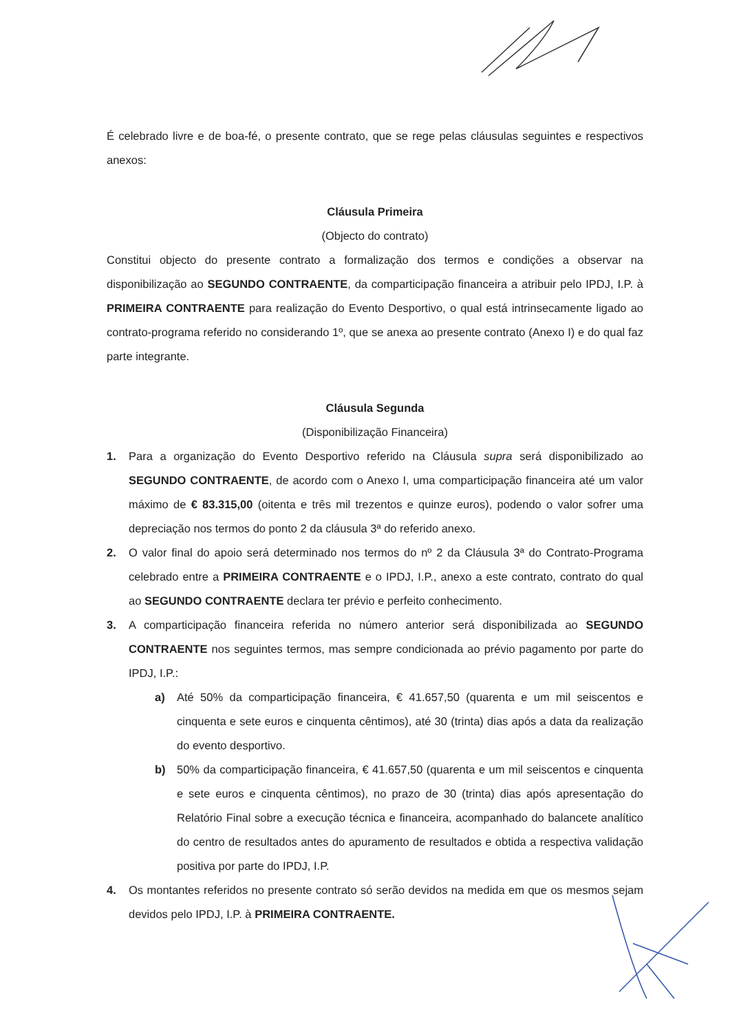É celebrado livre e de boa-fé, o presente contrato, que se rege pelas cláusulas seguintes e respectivos anexos:
Cláusula Primeira
(Objecto do contrato)
Constitui objecto do presente contrato a formalização dos termos e condições a observar na disponibilização ao SEGUNDO CONTRAENTE, da comparticipação financeira a atribuir pelo IPDJ, I.P. à PRIMEIRA CONTRAENTE para realização do Evento Desportivo, o qual está intrinsecamente ligado ao contrato-programa referido no considerando 1º, que se anexa ao presente contrato (Anexo I) e do qual faz parte integrante.
Cláusula Segunda
(Disponibilização Financeira)
1. Para a organização do Evento Desportivo referido na Cláusula supra será disponibilizado ao SEGUNDO CONTRAENTE, de acordo com o Anexo I, uma comparticipação financeira até um valor máximo de € 83.315,00 (oitenta e três mil trezentos e quinze euros), podendo o valor sofrer uma depreciação nos termos do ponto 2 da cláusula 3ª do referido anexo.
2. O valor final do apoio será determinado nos termos do nº 2 da Cláusula 3ª do Contrato-Programa celebrado entre a PRIMEIRA CONTRAENTE e o IPDJ, I.P., anexo a este contrato, contrato do qual ao SEGUNDO CONTRAENTE declara ter prévio e perfeito conhecimento.
3. A comparticipação financeira referida no número anterior será disponibilizada ao SEGUNDO CONTRAENTE nos seguintes termos, mas sempre condicionada ao prévio pagamento por parte do IPDJ, I.P.:
a) Até 50% da comparticipação financeira, € 41.657,50 (quarenta e um mil seiscentos e cinquenta e sete euros e cinquenta cêntimos), até 30 (trinta) dias após a data da realização do evento desportivo.
b) 50% da comparticipação financeira, € 41.657,50 (quarenta e um mil seiscentos e cinquenta e sete euros e cinquenta cêntimos), no prazo de 30 (trinta) dias após apresentação do Relatório Final sobre a execução técnica e financeira, acompanhado do balancete analítico do centro de resultados antes do apuramento de resultados e obtida a respectiva validação positiva por parte do IPDJ, I.P.
4. Os montantes referidos no presente contrato só serão devidos na medida em que os mesmos sejam devidos pelo IPDJ, I.P. à PRIMEIRA CONTRAENTE.